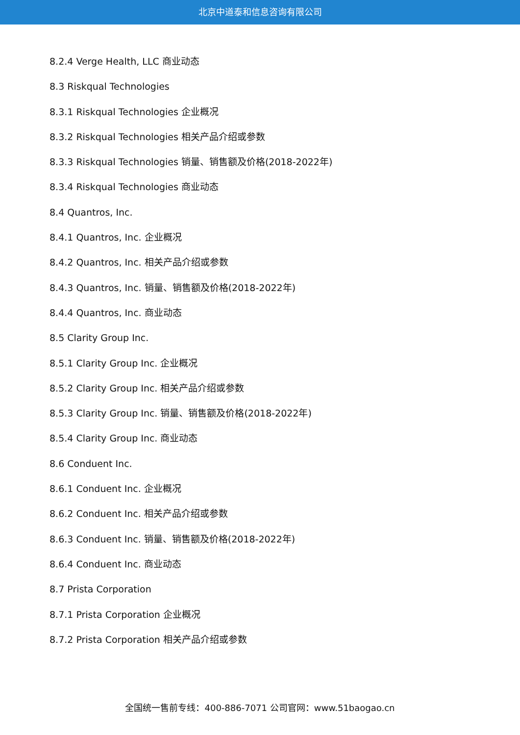北京中道泰和信息咨询有限公司
8.2.4 Verge Health, LLC 商业动态
8.3 Riskqual Technologies
8.3.1 Riskqual Technologies 企业概况
8.3.2 Riskqual Technologies 相关产品介绍或参数
8.3.3 Riskqual Technologies 销量、销售额及价格(2018-2022年)
8.3.4 Riskqual Technologies 商业动态
8.4 Quantros, Inc.
8.4.1 Quantros, Inc. 企业概况
8.4.2 Quantros, Inc. 相关产品介绍或参数
8.4.3 Quantros, Inc. 销量、销售额及价格(2018-2022年)
8.4.4 Quantros, Inc. 商业动态
8.5 Clarity Group Inc.
8.5.1 Clarity Group Inc. 企业概况
8.5.2 Clarity Group Inc. 相关产品介绍或参数
8.5.3 Clarity Group Inc. 销量、销售额及价格(2018-2022年)
8.5.4 Clarity Group Inc. 商业动态
8.6 Conduent Inc.
8.6.1 Conduent Inc. 企业概况
8.6.2 Conduent Inc. 相关产品介绍或参数
8.6.3 Conduent Inc. 销量、销售额及价格(2018-2022年)
8.6.4 Conduent Inc. 商业动态
8.7 Prista Corporation
8.7.1 Prista Corporation 企业概况
8.7.2 Prista Corporation 相关产品介绍或参数
全国统一售前专线：400-886-7071 公司官网：www.51baogao.cn